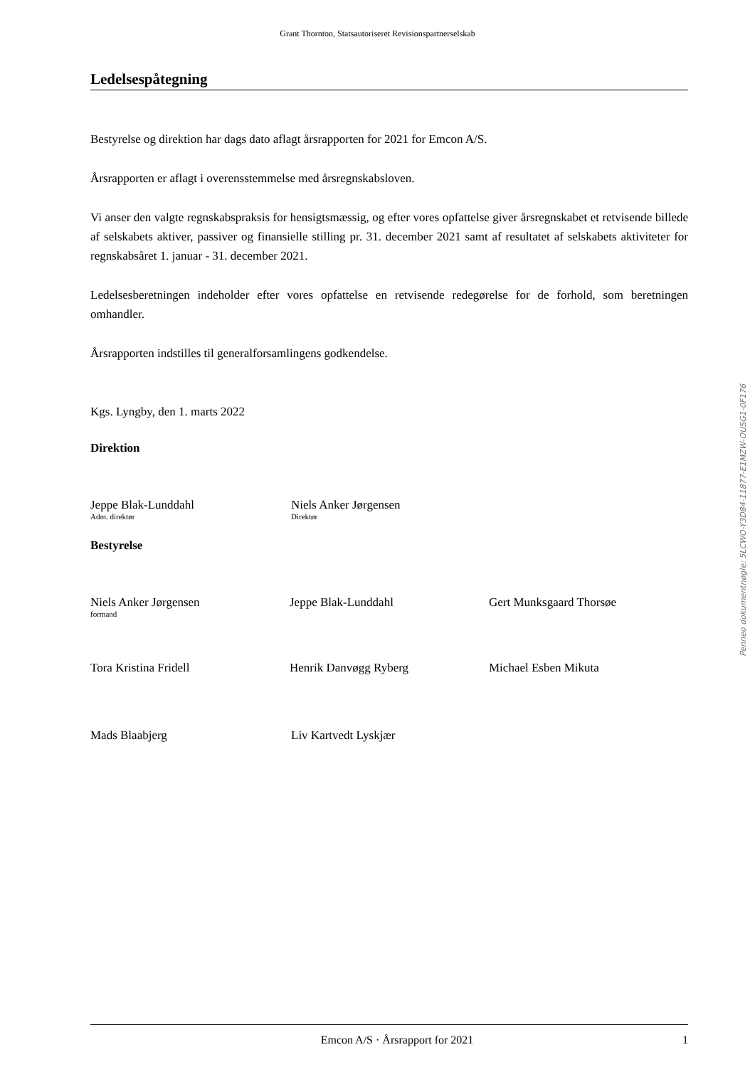Grant Thornton, Statsautoriseret Revisionspartnerselskab
Ledelsespåtegning
Bestyrelse og direktion har dags dato aflagt årsrapporten for 2021 for Emcon A/S.
Årsrapporten er aflagt i overensstemmelse med årsregnskabsloven.
Vi anser den valgte regnskabspraksis for hensigtsmæssig, og efter vores opfattelse giver årsregnskabet et retvisende billede af selskabets aktiver, passiver og finansielle stilling pr. 31. december 2021 samt af resultatet af selskabets aktiviteter for regnskabsåret 1. januar - 31. december 2021.
Ledelsesberetningen indeholder efter vores opfattelse en retvisende redegørelse for de forhold, som beretningen omhandler.
Årsrapporten indstilles til generalforsamlingens godkendelse.
Kgs. Lyngby, den 1. marts 2022
Direktion
Jeppe Blak-Lunddahl
Adm. direktør
Niels Anker Jørgensen
Direktør
Bestyrelse
Niels Anker Jørgensen
formand
Jeppe Blak-Lunddahl Gert Munksgaard Thorsøe
Tora Kristina Fridell Henrik Danvøgg Ryberg Michael Esben Mikuta
Mads Blaabjerg Liv Kartvedt Lyskjær
Penneo dokumentnøgle: 5LCWO-Y3D84-11877-E1MZW-OUSG1-0F176
Emcon A/S · Årsrapport for 2021 1